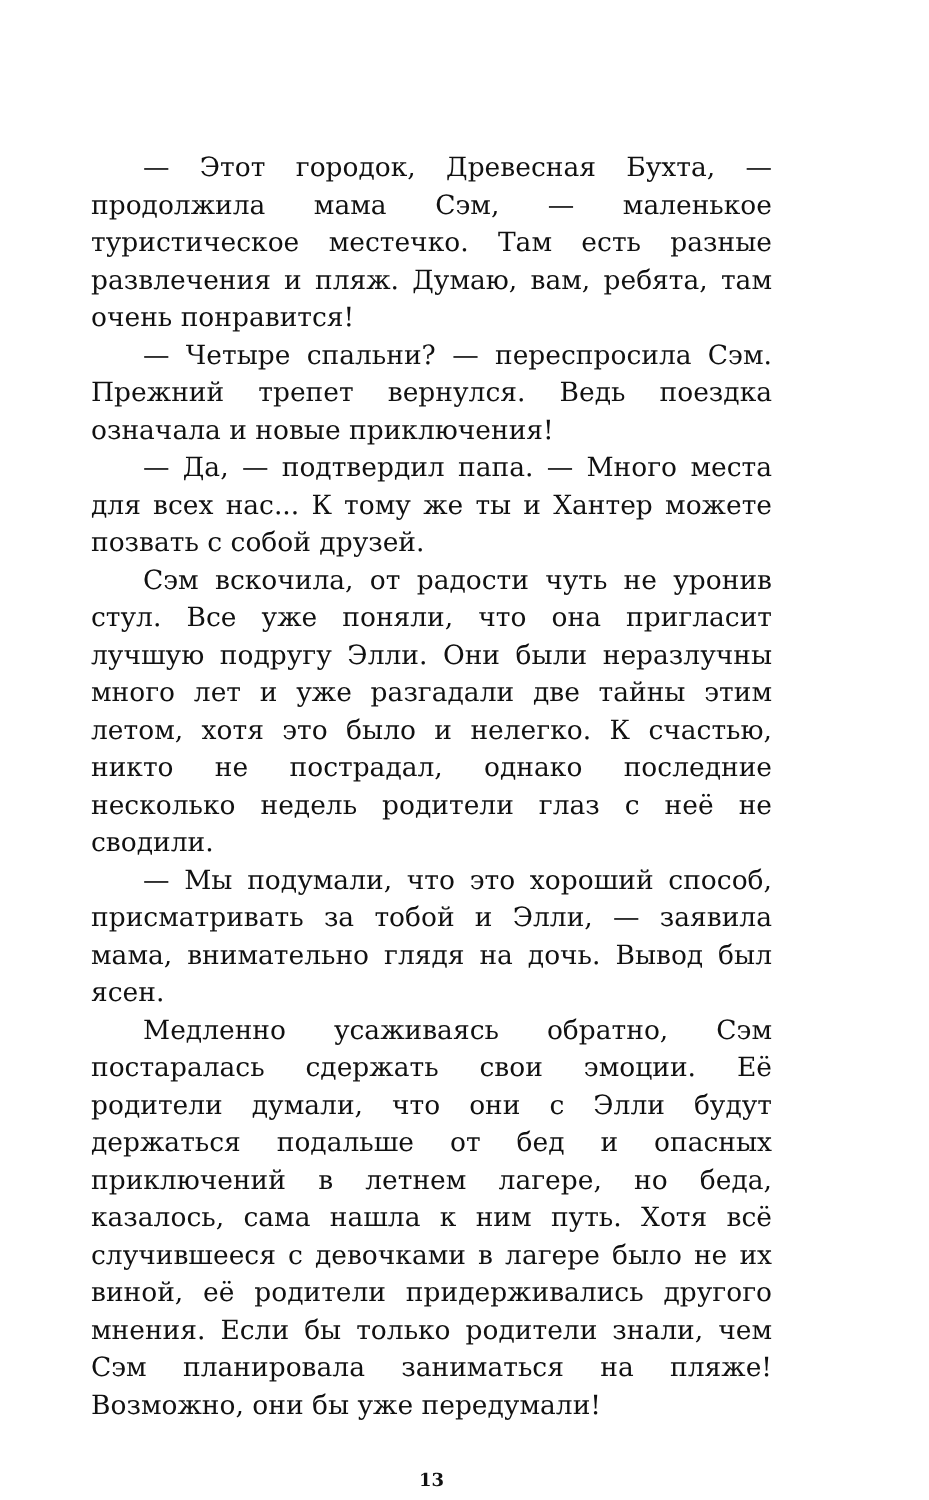— Этот городок, Древесная Бухта, — продолжила мама Сэм, — маленькое туристическое местечко. Там есть разные развлечения и пляж. Думаю, вам, ребята, там очень понравится!
— Четыре спальни? — переспросила Сэм. Прежний трепет вернулся. Ведь поездка означала и новые приключения!
— Да, — подтвердил папа. — Много места для всех нас... К тому же ты и Хантер можете позвать с собой друзей.
Сэм вскочила, от радости чуть не уронив стул. Все уже поняли, что она пригласит лучшую подругу Элли. Они были неразлучны много лет и уже разгадали две тайны этим летом, хотя это было и нелегко. К счастью, никто не пострадал, однако последние несколько недель родители глаз с неё не сводили.
— Мы подумали, что это хороший способ, присматривать за тобой и Элли, — заявила мама, внимательно глядя на дочь. Вывод был ясен.
Медленно усаживаясь обратно, Сэм постаралась сдержать свои эмоции. Её родители думали, что они с Элли будут держаться подальше от бед и опасных приключений в летнем лагере, но беда, казалось, сама нашла к ним путь. Хотя всё случившееся с девочками в лагере было не их виной, её родители придерживались другого мнения. Если бы только родители знали, чем Сэм планировала заниматься на пляже! Возможно, они бы уже передумали!
13